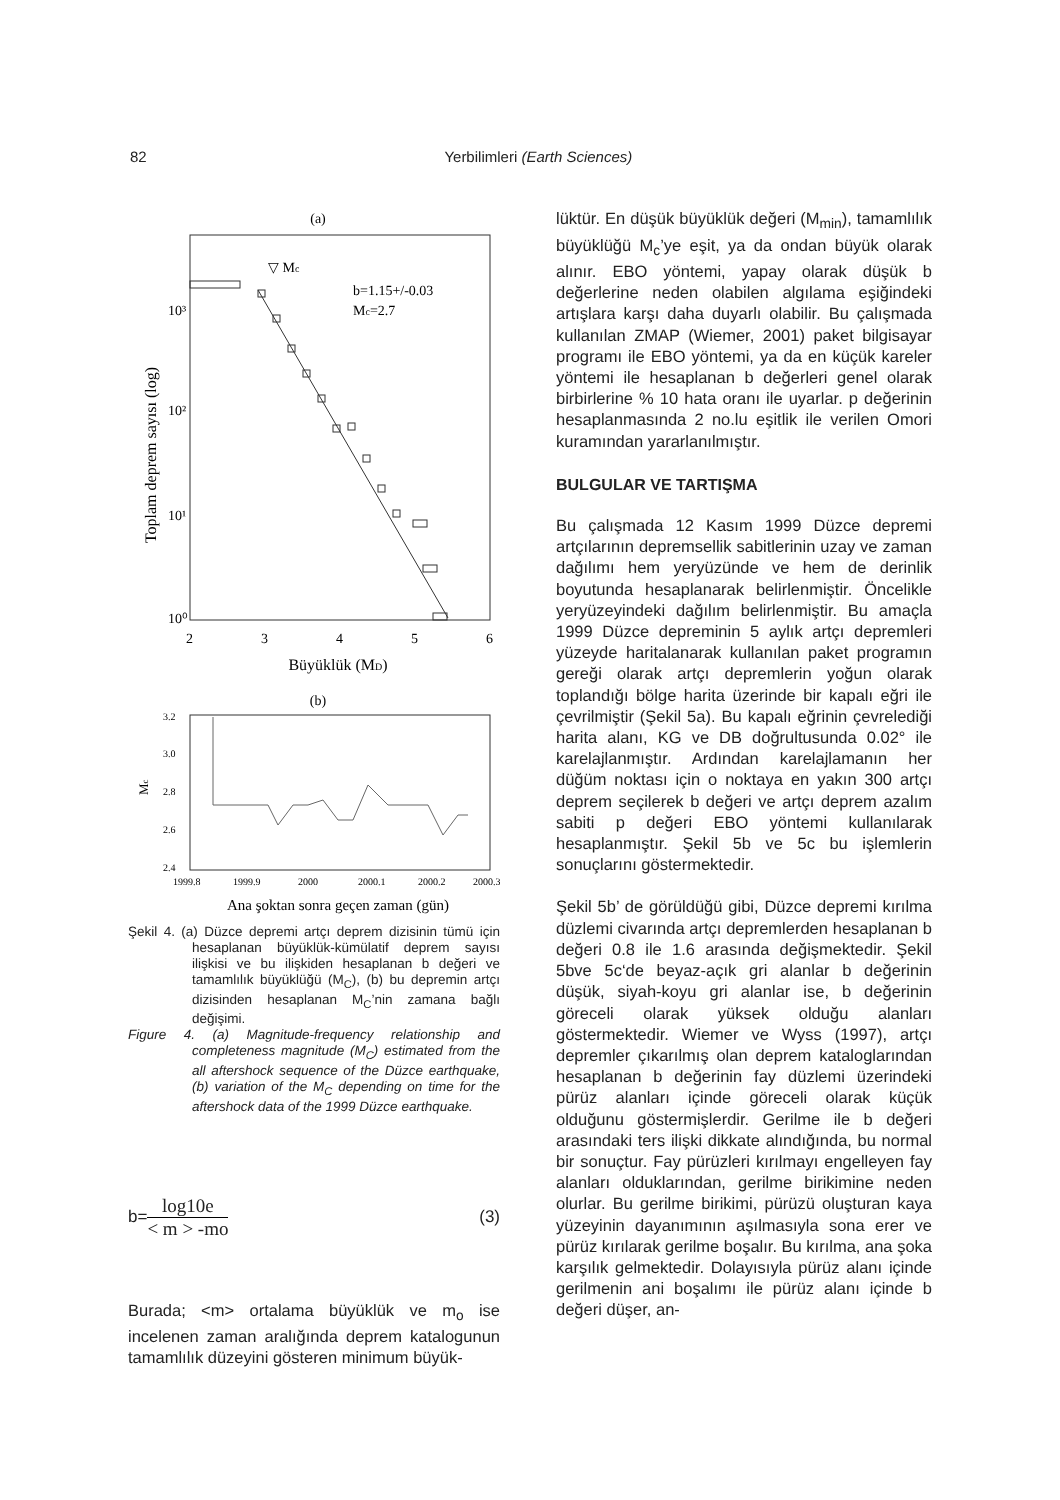82
Yerbilimleri (Earth Sciences)
(a)
Toplam deprem sayısı (log)
10³
10²
10¹
10⁰
2
3
4
5
6
Büyüklük (MD)
▽ Mc
b=1.15+/-0.03
Mc=2.7
(b)
Mc
3.2
3.0
2.8
2.6
2.4
1999.8
1999.9
2000
2000.1
2000.2
2000.3
Ana şoktan sonra geçen zaman (gün)
Şekil 4. (a) Düzce depremi artçı deprem dizisinin tümü için hesaplanan büyüklük-kümülatif deprem sayısı ilişkisi ve bu ilişkiden hesaplanan b değeri ve tamamlılık büyüklüğü (M<sub>C</sub>), (b) bu depremin artçı dizisinden hesaplanan M<sub>C</sub>’nin zamana bağlı değişimi.
Figure 4. (a) Magnitude-frequency relationship and completeness magnitude (M<sub>C</sub>) estimated from the all aftershock sequence of the Düzce earthquake, (b) variation of the M<sub>C</sub> depending on time for the aftershock data of the 1999 Düzce earthquake.
b=
log10e
< m > -mo
(3)
Burada; <m> ortalama büyüklük ve m<sub>o</sub> ise incelenen zaman aralığında deprem katalogunun tamamlılık düzeyini gösteren minimum büyük-
lüktür. En düşük büyüklük değeri (M<sub>min</sub>), tamamlılık büyüklüğü M<sub>c</sub>’ye eşit, ya da ondan büyük olarak alınır. EBO yöntemi, yapay olarak düşük b değerlerine neden olabilen algılama eşiğindeki artışlara karşı daha duyarlı olabilir. Bu çalışmada kullanılan ZMAP (Wiemer, 2001) paket bilgisayar programı ile EBO yöntemi, ya da en küçük kareler yöntemi ile hesaplanan b değerleri genel olarak birbirlerine % 10 hata oranı ile uyarlar. p değerinin hesaplanmasında 2 no.lu eşitlik ile verilen Omori kuramından yararlanılmıştır.
BULGULAR VE TARTIŞMA
Bu çalışmada 12 Kasım 1999 Düzce depremi artçılarının depremsellik sabitlerinin uzay ve zaman dağılımı hem yeryüzünde ve hem de derinlik boyutunda hesaplanarak belirlenmiştir. Öncelikle yeryüzeyindeki dağılım belirlenmiştir. Bu amaçla 1999 Düzce depreminin 5 aylık artçı depremleri yüzeyde haritalanarak kullanılan paket programın gereği olarak artçı depremlerin yoğun olarak toplandığı bölge harita üzerinde bir kapalı eğri ile çevrilmiştir (Şekil 5a). Bu kapalı eğrinin çevrelediği harita alanı, KG ve DB doğrultusunda 0.02° ile karelajlanmıştır. Ardından karelajlamanın her düğüm noktası için o noktaya en yakın 300 artçı deprem seçilerek b değeri ve artçı deprem azalım sabiti p değeri EBO yöntemi kullanılarak hesaplanmıştır. Şekil 5b ve 5c bu işlemlerin sonuçlarını göstermektedir.
Şekil 5b’ de görüldüğü gibi, Düzce depremi kırılma düzlemi civarında artçı depremlerden hesaplanan b değeri 0.8 ile 1.6 arasında değişmektedir. Şekil 5bve 5c‘de beyaz-açık gri alanlar b değerinin düşük, siyah-koyu gri alanlar ise, b değerinin göreceli olarak yüksek olduğu alanları göstermektedir. Wiemer ve Wyss (1997), artçı depremler çıkarılmış olan deprem kataloglarından hesaplanan b değerinin fay düzlemi üzerindeki pürüz alanları içinde göreceli olarak küçük olduğunu göstermişlerdir. Gerilme ile b değeri arasındaki ters ilişki dikkate alındığında, bu normal bir sonuçtur. Fay pürüzleri kırılmayı engelleyen fay alanları olduklarından, gerilme birikimine neden olurlar. Bu gerilme birikimi, pürüzü oluşturan kaya yüzeyinin dayanımının aşılmasıyla sona erer ve pürüz kırılarak gerilme boşalır. Bu kırılma, ana şoka karşılık gelmektedir. Dolayısıyla pürüz alanı içinde gerilmenin ani boşalımı ile pürüz alanı içinde b değeri düşer, an-